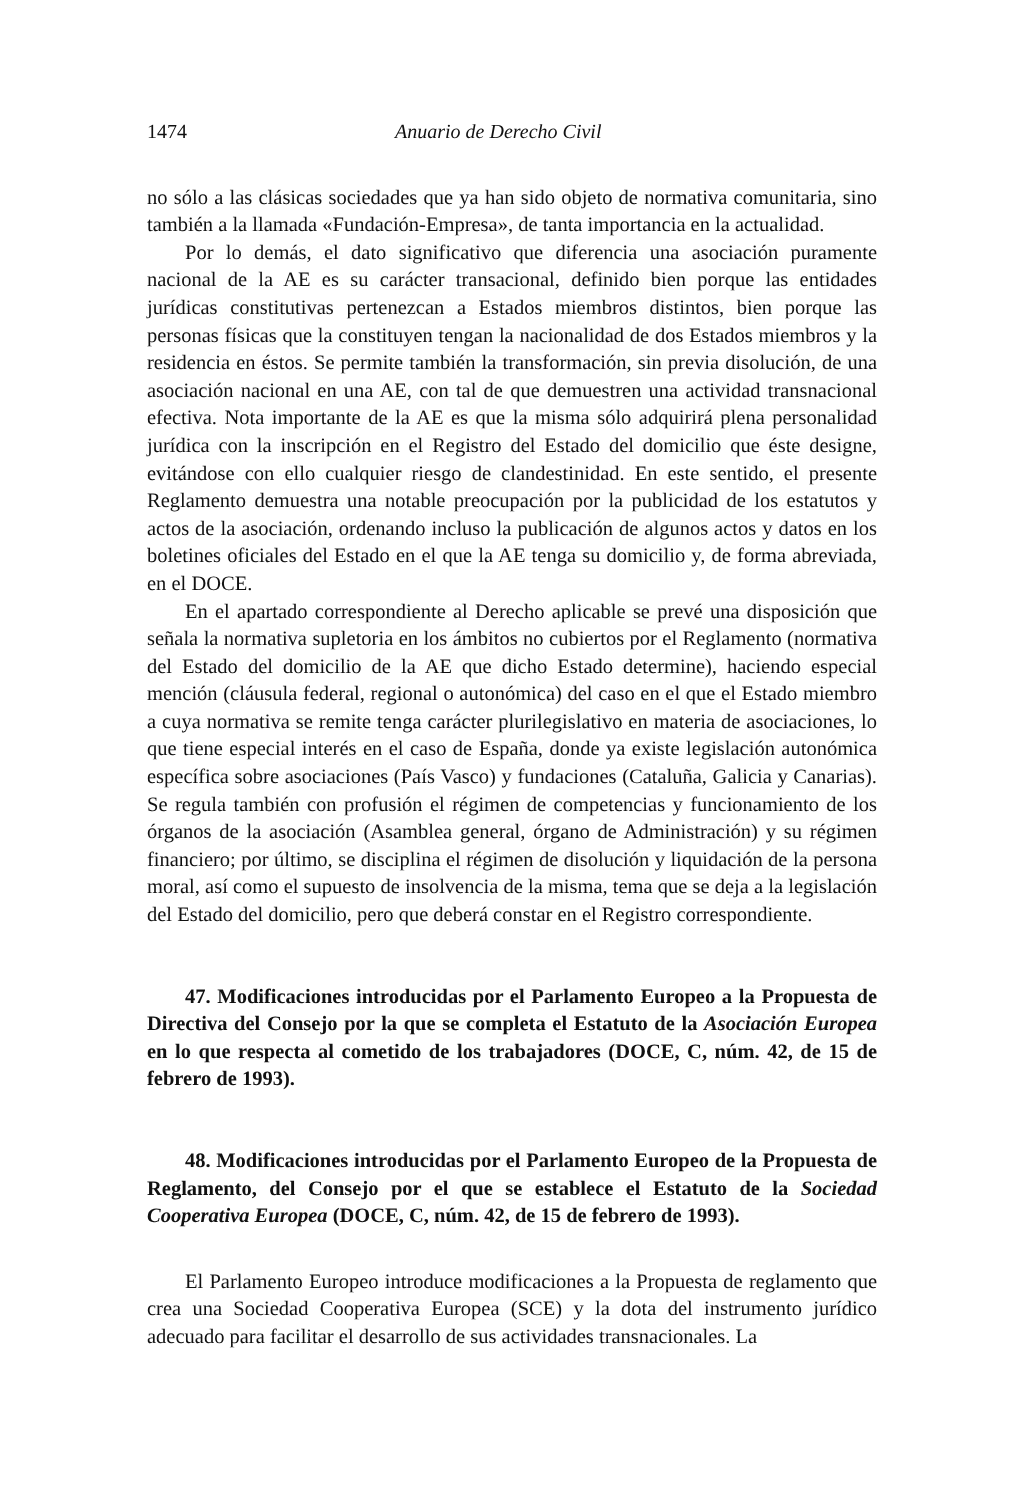1474 Anuario de Derecho Civil
no sólo a las clásicas sociedades que ya han sido objeto de normativa comunitaria, sino también a la llamada «Fundación-Empresa», de tanta importancia en la actualidad.
Por lo demás, el dato significativo que diferencia una asociación puramente nacional de la AE es su carácter transacional, definido bien porque las entidades jurídicas constitutivas pertenezcan a Estados miembros distintos, bien porque las personas físicas que la constituyen tengan la nacionalidad de dos Estados miembros y la residencia en éstos. Se permite también la transformación, sin previa disolución, de una asociación nacional en una AE, con tal de que demuestren una actividad transnacional efectiva. Nota importante de la AE es que la misma sólo adquirirá plena personalidad jurídica con la inscripción en el Registro del Estado del domicilio que éste designe, evitándose con ello cualquier riesgo de clandestinidad. En este sentido, el presente Reglamento demuestra una notable preocupación por la publicidad de los estatutos y actos de la asociación, ordenando incluso la publicación de algunos actos y datos en los boletines oficiales del Estado en el que la AE tenga su domicilio y, de forma abreviada, en el DOCE.
En el apartado correspondiente al Derecho aplicable se prevé una disposición que señala la normativa supletoria en los ámbitos no cubiertos por el Reglamento (normativa del Estado del domicilio de la AE que dicho Estado determine), haciendo especial mención (cláusula federal, regional o autonómica) del caso en el que el Estado miembro a cuya normativa se remite tenga carácter plurilegislativo en materia de asociaciones, lo que tiene especial interés en el caso de España, donde ya existe legislación autonómica específica sobre asociaciones (País Vasco) y fundaciones (Cataluña, Galicia y Canarias). Se regula también con profusión el régimen de competencias y funcionamiento de los órganos de la asociación (Asamblea general, órgano de Administración) y su régimen financiero; por último, se disciplina el régimen de disolución y liquidación de la persona moral, así como el supuesto de insolvencia de la misma, tema que se deja a la legislación del Estado del domicilio, pero que deberá constar en el Registro correspondiente.
47. Modificaciones introducidas por el Parlamento Europeo a la Propuesta de Directiva del Consejo por la que se completa el Estatuto de la Asociación Europea en lo que respecta al cometido de los trabajadores (DOCE, C, núm. 42, de 15 de febrero de 1993).
48. Modificaciones introducidas por el Parlamento Europeo de la Propuesta de Reglamento, del Consejo por el que se establece el Estatuto de la Sociedad Cooperativa Europea (DOCE, C, núm. 42, de 15 de febrero de 1993).
El Parlamento Europeo introduce modificaciones a la Propuesta de reglamento que crea una Sociedad Cooperativa Europea (SCE) y la dota del instrumento jurídico adecuado para facilitar el desarrollo de sus actividades transnacionales. La